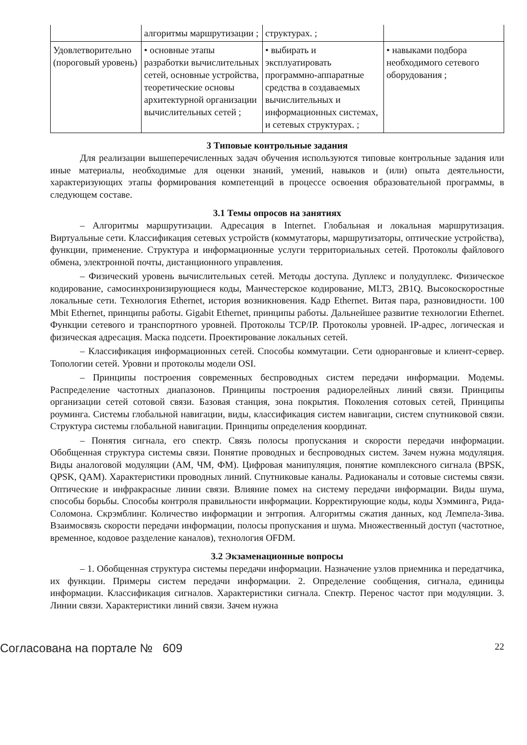| | алгоритмы маршрутизации ; | структурах. ; | |
| Удовлетворительно (пороговый уровень) | • основные этапы разработки вычислительных сетей, основные устройства, теоретические основы архитектурной организации вычислительных сетей ; | • выбирать и эксплуатировать программно-аппаратные средства в создаваемых вычислительных и информационных системах, и сетевых структурах. ; | • навыками подбора необходимого сетевого оборудования ; |
3 Типовые контрольные задания
Для реализации вышеперечисленных задач обучения используются типовые контрольные задания или иные материалы, необходимые для оценки знаний, умений, навыков и (или) опыта деятельности, характеризующих этапы формирования компетенций в процессе освоения образовательной программы, в следующем составе.
3.1 Темы опросов на занятиях
– Алгоритмы маршрутизации. Адресация в Internet. Глобальная и локальная маршрутизация. Виртуальные сети. Классификация сетевых устройств (коммутаторы, маршрутизаторы, оптические устройства), функции, применение. Структура и информационные услуги территориальных сетей. Протоколы файлового обмена, электронной почты, дистанционного управления.
– Физический уровень вычислительных сетей. Методы доступа. Дуплекс и полудуплекс. Физическое кодирование, самосинхронизирующиеся коды, Манчестерское кодирование, MLT3, 2B1Q. Высокоскоростные локальные сети. Технология Ethernet, история возникновения. Кадр Ethernet. Витая пара, разновидности. 100 Mbit Ethernet, принципы работы. Gigabit Ethernet, принципы работы. Дальнейшее развитие технологии Ethernet. Функции сетевого и транспортного уровней. Протоколы TCP/IP. Протоколы уровней. IP-адрес, логическая и физическая адресация. Маска подсети. Проектирование локальных сетей.
– Классификация информационных сетей. Способы коммутации. Сети одноранговые и клиент-сервер. Топологии сетей. Уровни и протоколы модели OSI.
– Принципы построения современных беспроводных систем передачи информации. Модемы. Распределение частотных диапазонов. Принципы построения радиорелейных линий связи. Принципы организации сетей сотовой связи. Базовая станция, зона покрытия. Поколения сотовых сетей, Принципы роуминга. Системы глобальной навигации, виды, классификация систем навигации, систем спутниковой связи. Структура системы глобальной навигации. Принципы определения координат.
– Понятия сигнала, его спектр. Связь полосы пропускания и скорости передачи информации. Обобщенная структура системы связи. Понятие проводных и беспроводных систем. Зачем нужна модуляция. Виды аналоговой модуляции (АМ, ЧМ, ФМ). Цифровая манипуляция, понятие комплексного сигнала (BPSK, QPSK, QAM). Характеристики проводных линий. Спутниковые каналы. Радиоканалы и сотовые системы связи. Оптические и инфракрасные линии связи. Влияние помех на систему передачи информации. Виды шума, способы борьбы. Способы контроля правильности информации. Корректирующие коды, коды Хэмминга, Рида-Соломона. Скрэмблинг. Количество информации и энтропия. Алгоритмы сжатия данных, код Лемпела-Зива. Взаимосвязь скорости передачи информации, полосы пропускания и шума. Множественный доступ (частотное, временное, кодовое разделение каналов), технология OFDM.
3.2 Экзаменационные вопросы
– 1. Обобщенная структура системы передачи информации. Назначение узлов приемника и передатчика, их функции. Примеры систем передачи информации. 2. Определение сообщения, сигнала, единицы информации. Классификация сигналов. Характеристики сигнала. Спектр. Перенос частот при модуляции. 3. Линии связи. Характеристики линий связи. Зачем нужна
Согласована на портале № 609 22